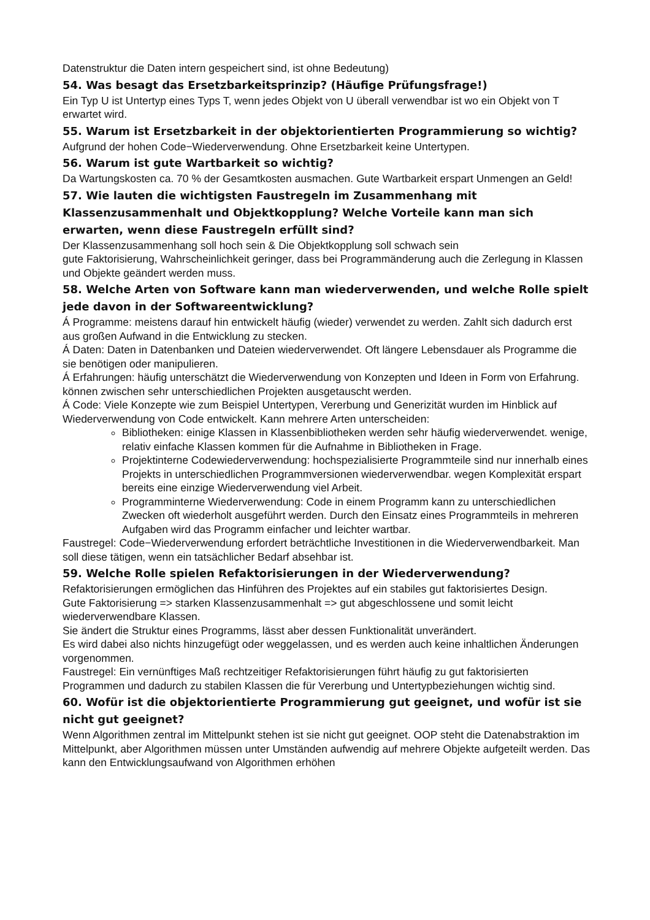Datenstruktur die Daten intern gespeichert sind, ist ohne Bedeutung)
54. Was besagt das Ersetzbarkeitsprinzip? (Häufige Prüfungsfrage!)
Ein Typ U ist Untertyp eines Typs T, wenn jedes Objekt von U überall verwendbar ist wo ein Objekt von T erwartet wird.
55. Warum ist Ersetzbarkeit in der objektorientierten Programmierung so wichtig?
Aufgrund der hohen Code−Wiederverwendung. Ohne Ersetzbarkeit keine Untertypen.
56. Warum ist gute Wartbarkeit so wichtig?
Da Wartungskosten ca. 70 % der Gesamtkosten ausmachen. Gute Wartbarkeit erspart Unmengen an Geld!
57. Wie lauten die wichtigsten Faustregeln im Zusammenhang mit Klassenzusammenhalt und Objektkopplung? Welche Vorteile kann man sich erwarten, wenn diese Faustregeln erfüllt sind?
Der Klassenzusammenhang soll hoch sein & Die Objektkopplung soll schwach sein
gute Faktorisierung, Wahrscheinlichkeit geringer, dass bei Programmänderung auch die Zerlegung in Klassen und Objekte geändert werden muss.
58. Welche Arten von Software kann man wiederverwenden, und welche Rolle spielt jede davon in der Softwareentwicklung?
Á Programme: meistens darauf hin entwickelt häufig (wieder) verwendet zu werden. Zahlt sich dadurch erst aus großen Aufwand in die Entwicklung zu stecken.
Á Daten: Daten in Datenbanken und Dateien wiederverwendet. Oft längere Lebensdauer als Programme die sie benötigen oder manipulieren.
Á Erfahrungen: häufig unterschätzt die Wiederverwendung von Konzepten und Ideen in Form von Erfahrung. können zwischen sehr unterschiedlichen Projekten ausgetauscht werden.
Á Code: Viele Konzepte wie zum Beispiel Untertypen, Vererbung und Generizität wurden im Hinblick auf Wiederverwendung von Code entwickelt. Kann mehrere Arten unterscheiden:
Bibliotheken: einige Klassen in Klassenbibliotheken werden sehr häufig wiederverwendet. wenige, relativ einfache Klassen kommen für die Aufnahme in Bibliotheken in Frage.
Projektinterne Codewiederverwendung: hochspezialisierte Programmteile sind nur innerhalb eines Projekts in unterschiedlichen Programmversionen wiederverwendbar. wegen Komplexität erspart bereits eine einzige Wiederverwendung viel Arbeit.
Programminterne Wiederverwendung: Code in einem Programm kann zu unterschiedlichen Zwecken oft wiederholt ausgeführt werden. Durch den Einsatz eines Programmteils in mehreren Aufgaben wird das Programm einfacher und leichter wartbar.
Faustregel: Code−Wiederverwendung erfordert beträchtliche Investitionen in die Wiederverwendbarkeit. Man soll diese tätigen, wenn ein tatsächlicher Bedarf absehbar ist.
59. Welche Rolle spielen Refaktorisierungen in der Wiederverwendung?
Refaktorisierungen ermöglichen das Hinführen des Projektes auf ein stabiles gut faktorisiertes Design.
Gute Faktorisierung => starken Klassenzusammenhalt => gut abgeschlossene und somit leicht wiederverwendbare Klassen.
Sie ändert die Struktur eines Programms, lässt aber dessen Funktionalität unverändert.
Es wird dabei also nichts hinzugefügt oder weggelassen, und es werden auch keine inhaltlichen Änderungen vorgenommen.
Faustregel: Ein vernünftiges Maß rechtzeitiger Refaktorisierungen führt häufig zu gut faktorisierten Programmen und dadurch zu stabilen Klassen die für Vererbung und Untertypbeziehungen wichtig sind.
60. Wofür ist die objektorientierte Programmierung gut geeignet, und wofür ist sie nicht gut geeignet?
Wenn Algorithmen zentral im Mittelpunkt stehen ist sie nicht gut geeignet. OOP steht die Datenabstraktion im Mittelpunkt, aber Algorithmen müssen unter Umständen aufwendig auf mehrere Objekte aufgeteilt werden. Das kann den Entwicklungsaufwand von Algorithmen erhöhen